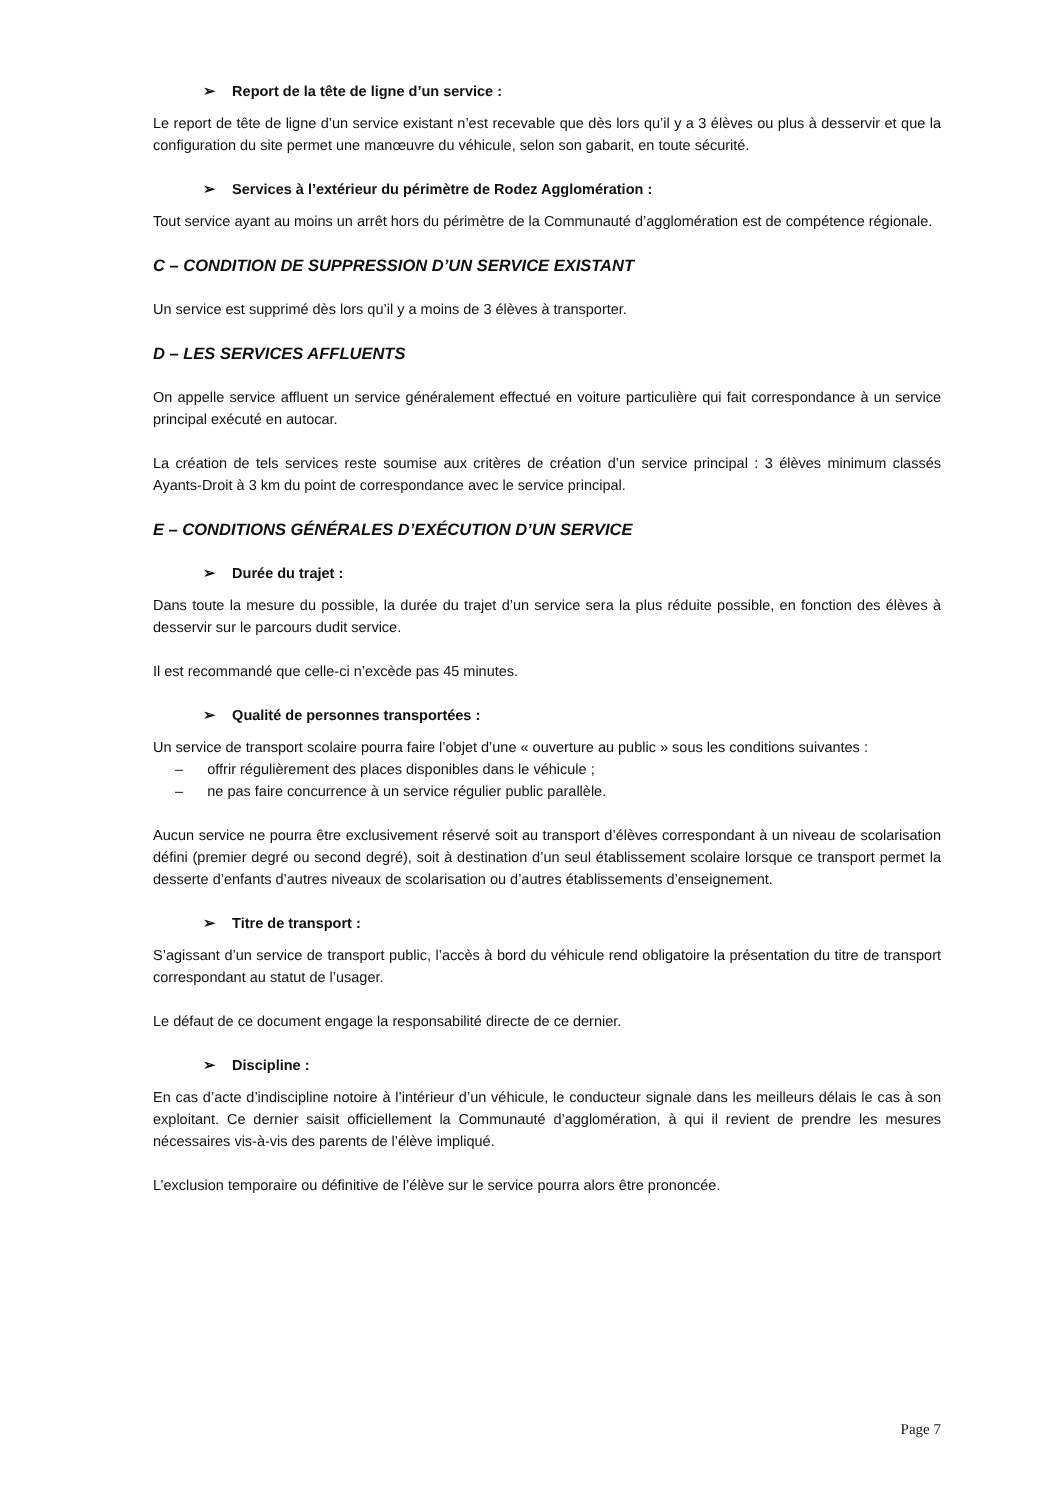➢ Report de la tête de ligne d’un service :
Le report de tête de ligne d’un service existant n’est recevable que dès lors qu’il y a 3 élèves ou plus à desservir et que la configuration du site permet une manœuvre du véhicule, selon son gabarit, en toute sécurité.
➢ Services à l’extérieur du périmètre de Rodez Agglomération :
Tout service ayant au moins un arrêt hors du périmètre de la Communauté d’agglomération est de compétence régionale.
C – CONDITION DE SUPPRESSION D’UN SERVICE EXISTANT
Un service est supprimé dès lors qu’il y a moins de 3 élèves à transporter.
D – LES SERVICES AFFLUENTS
On appelle service affluent un service généralement effectué en voiture particulière qui fait correspondance à un service principal exécuté en autocar.
La création de tels services reste soumise aux critères de création d’un service principal : 3 élèves minimum classés Ayants-Droit à 3 km du point de correspondance avec le service principal.
E – CONDITIONS GÉNÉRALES D’EXÉCUTION D’UN SERVICE
➢ Durée du trajet :
Dans toute la mesure du possible, la durée du trajet d’un service sera la plus réduite possible, en fonction des élèves à desservir sur le parcours dudit service.
Il est recommandé que celle-ci n’excède pas 45 minutes.
➢ Qualité de personnes transportées :
Un service de transport scolaire pourra faire l’objet d’une « ouverture au public » sous les conditions suivantes :
– offrir régulièrement des places disponibles dans le véhicule ;
– ne pas faire concurrence à un service régulier public parallèle.
Aucun service ne pourra être exclusivement réservé soit au transport d’élèves correspondant à un niveau de scolarisation défini (premier degré ou second degré), soit à destination d’un seul établissement scolaire lorsque ce transport permet la desserte d’enfants d’autres niveaux de scolarisation ou d’autres établissements d’enseignement.
➢ Titre de transport :
S’agissant d’un service de transport public, l’accès à bord du véhicule rend obligatoire la présentation du titre de transport correspondant au statut de l’usager.
Le défaut de ce document engage la responsabilité directe de ce dernier.
➢ Discipline :
En cas d’acte d’indiscipline notoire à l’intérieur d’un véhicule, le conducteur signale dans les meilleurs délais le cas à son exploitant. Ce dernier saisit officiellement la Communauté d’agglomération, à qui il revient de prendre les mesures nécessaires vis-à-vis des parents de l’élève impliqué.
L’exclusion temporaire ou définitive de l’élève sur le service pourra alors être prononcée.
Page 7